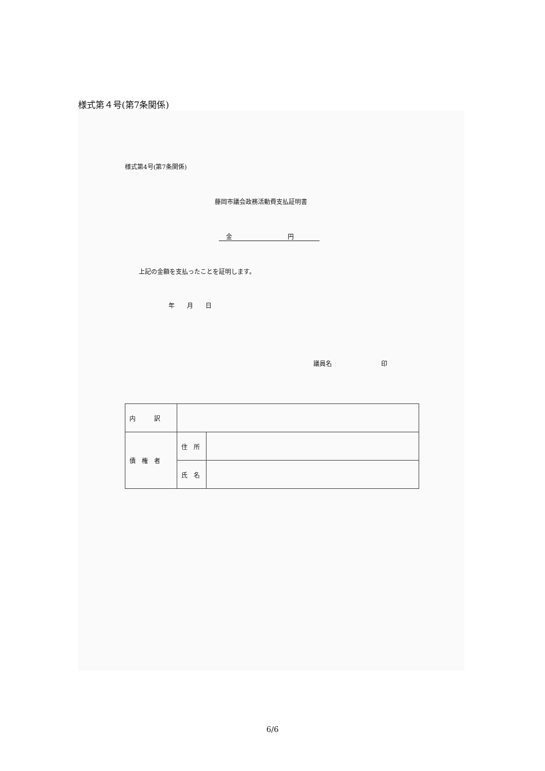様式第４号(第7条関係)
様式第4号(第7条関係)
藤岡市議会政務活動費支払証明書
金　　　　　　　　　円
上記の金額を支払ったことを証明します。
年　　月　　日
議員名　　　　　　　　印
| 内 訳 | | |
| 債 権 者 | 住 所 | |
| | 氏 名 | |
6/6